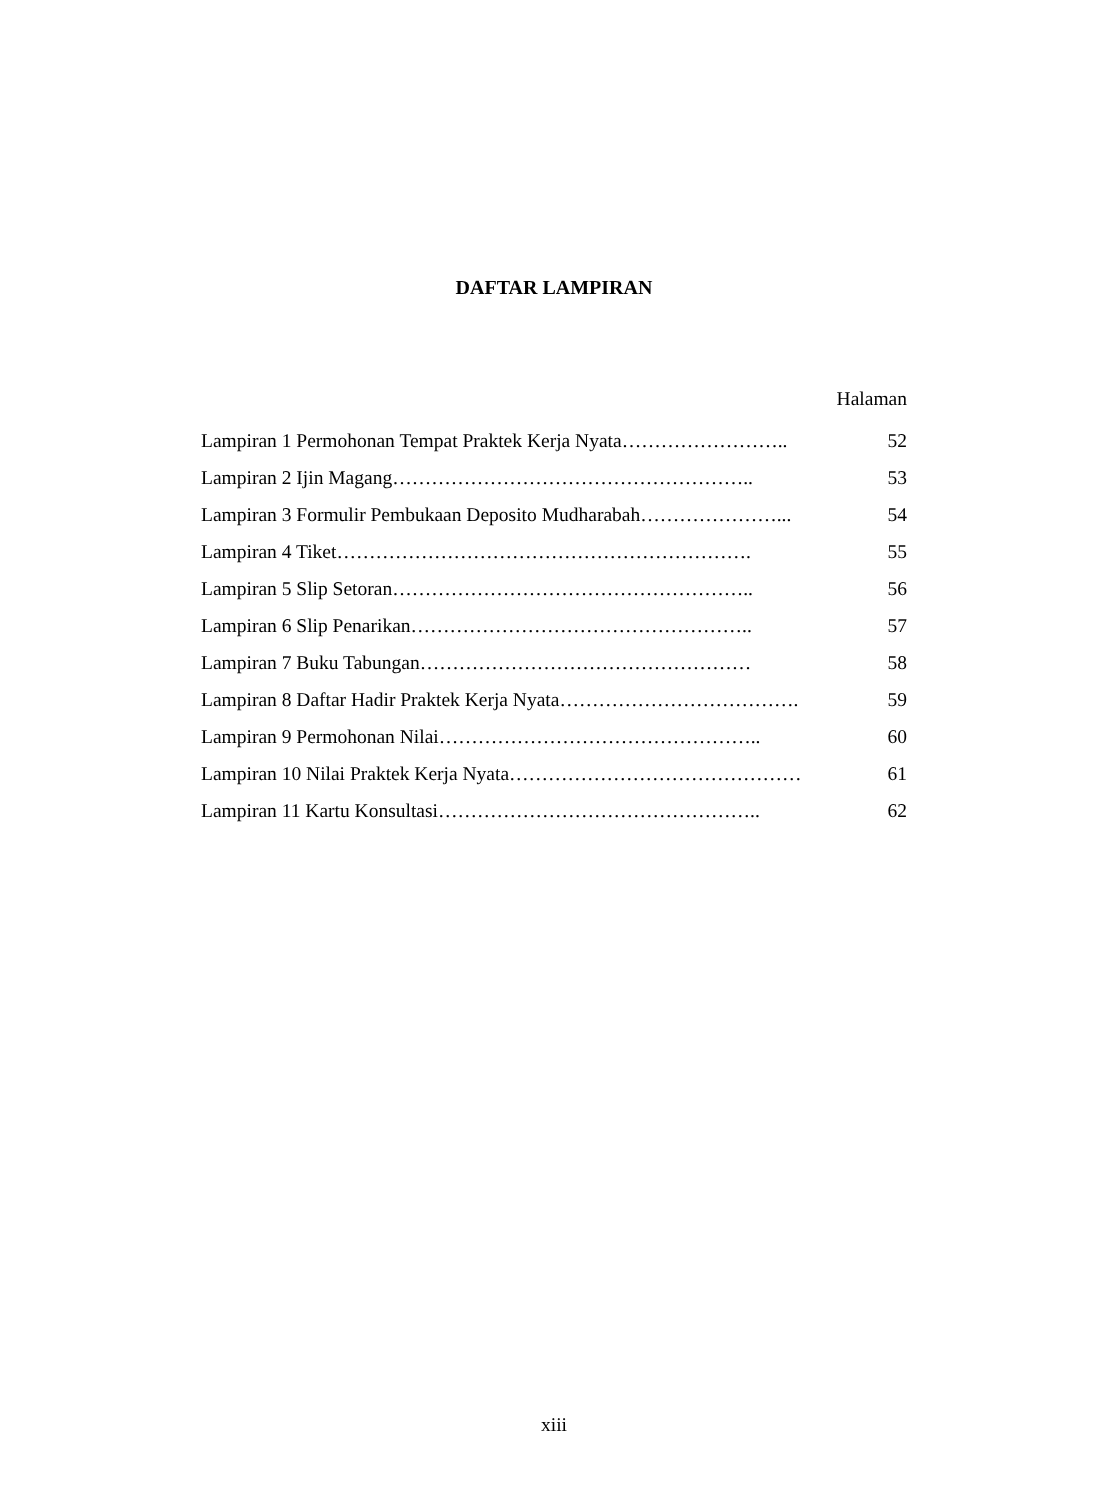DAFTAR LAMPIRAN
Halaman
Lampiran 1 Permohonan Tempat Praktek Kerja Nyata…………………….. 52
Lampiran 2 Ijin Magang……………………………………………….. 53
Lampiran 3 Formulir Pembukaan Deposito Mudharabah…………………... 54
Lampiran 4 Tiket………………………………………………………. 55
Lampiran 5 Slip Setoran……………………………………………….. 56
Lampiran 6 Slip Penarikan…………………………………………….. 57
Lampiran 7 Buku Tabungan…………………………………………… 58
Lampiran 8 Daftar Hadir Praktek Kerja Nyata………………………………. 59
Lampiran 9 Permohonan Nilai………………………………………….. 60
Lampiran 10 Nilai Praktek Kerja Nyata……………………………………… 61
Lampiran 11 Kartu Konsultasi………………………………………….. 62
xiii